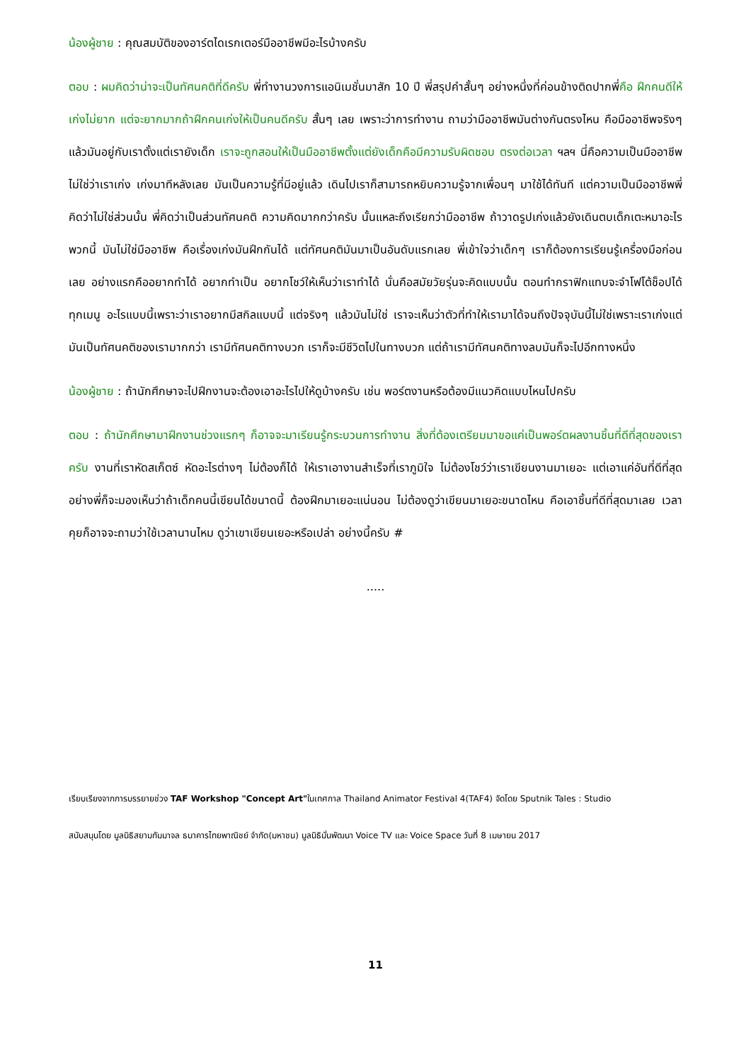น้องผู้ชาย : คุณสมบัติของอาร์ตไดเรกเตอร์มืออาชีพมีอะไรบ้างครับ
ตอบ : ผมคิดว่าน่าจะเป็นทัศนคติที่ดีครับ พี่ทำงานวงการแอนิเมชั่นมาสัก 10 ปี พี่สรุปคำสั้นๆ อย่างหนึ่งที่ค่อนข้างติดปากพี่คือ ฝึกคนดีให้เก่งไม่ยาก แต่จะยากมากถ้าฝึกคนเก่งให้เป็นคนดีครับ สั้นๆ เลย เพราะว่าการทำงาน ถามว่ามืออาชีพมันต่างกันตรงไหน คือมืออาชีพจริงๆ แล้วมันอยู่กับเราตั้งแต่เรายังเด็ก เราจะถูกสอนให้เป็นมืออาชีพตั้งแต่ยังเด็กคือมีความรับผิดชอบ ตรงต่อเวลา ฯลฯ นี่คือความเป็นมืออาชีพ ไม่ใช่ว่าเราเก่ง เก่งมาทีหลังเลย มันเป็นความรู้ที่มีอยู่แล้ว เดินไปเราก็สามารถหยิบความรู้จากเพื่อนๆ มาใช้ได้ทันที แต่ความเป็นมืออาชีพพี่คิดว่าไม่ใช่ส่วนนั้น พี่คิดว่าเป็นส่วนทัศนคติ ความคิดมากกว่าครับ นั้นแหละถึงเรียกว่ามืออาชีพ ถ้าวาดรูปเก่งแล้วยังเดินตบเด็กเตะหมาอะไรพวกนี้ มันไม่ใช่มืออาชีพ คือเรื่องเก่งมันฝึกกันได้ แต่ทัศนคติมันมาเป็นอันดับแรกเลย พี่เข้าใจว่าเด็กๆ เราก็ต้องการเรียนรู้เครื่องมือก่อนเลย อย่างแรกคืออยากทำได้ อยากทำเป็น อยากโชว์ให้เห็นว่าเราทำได้ นั่นคือสมัยวัยรุ่นจะคิดแบบนั้น ตอนทำกราฟิกแทบจะจำโฟโต้ช็อปได้ทุกเมนู อะไรแบบนี้เพราะว่าเราอยากมีสกิลแบบนี้ แต่จริงๆ แล้วมันไม่ใช่ เราจะเห็นว่าตัวที่ทำให้เรามาได้จนถึงปัจจุบันนี้ไม่ใช่เพราะเราเก่งแต่มันเป็นทัศนคติของเรามากกว่า เรามีทัศนคติทางบวก เราก็จะมีชีวิตไปในทางบวก แต่ถ้าเรามีทัศนคติทางลบมันก็จะไปอีกทางหนึ่ง
น้องผู้ชาย : ถ้านักศึกษาจะไปฝึกงานจะต้องเอาอะไรไปให้ดูบ้างครับ เช่น พอร์ตงานหรือต้องมีแนวคิดแบบไหนไปครับ
ตอบ : ถ้านักศึกษามาฝึกงานช่วงแรกๆ ก็อาจจะมาเรียนรู้กระบวนการทำงาน สิ่งที่ต้องเตรียมมาขอแค่เป็นพอร์ตผลงานชิ้นที่ดีที่สุดของเราครับ งานที่เราหัดสเก็ตซ์ หัดอะไรต่างๆ ไม่ต้องก็ได้ ให้เราเอางานสำเร็จที่เราภูมิใจ ไม่ต้องโชว์ว่าเราเขียนงานมาเยอะ แต่เอาแค่อันที่ดีที่สุด อย่างพี่ก็จะมองเห็นว่าถ้าเด็กคนนี้เขียนได้ขนาดนี้ ต้องฝึกมาเยอะแน่นอน ไม่ต้องดูว่าเขียนมาเยอะขนาดไหน คือเอาชิ้นที่ดีที่สุดมาเลย เวลาคุยก็อาจจะถามว่าใช้เวลานานไหม ดูว่าเขาเขียนเยอะหรือเปล่า อย่างนี้ครับ #
.....
เรียบเรียงจากการบรรยายช่วง TAF Workshop "Concept Art"ในเทศกาล Thailand Animator Festival 4(TAF4) จัดโดย Sputnik Tales : Studio
สนับสนุนโดย มูลนิธิสยามกัมมาจล ธนาคารไทยพาณิชย์ จำกัด(มหาชน) มูลนิธิมั่นพัฒนา Voice TV และ Voice Space วันที่ 8 เมษายน 2017
11